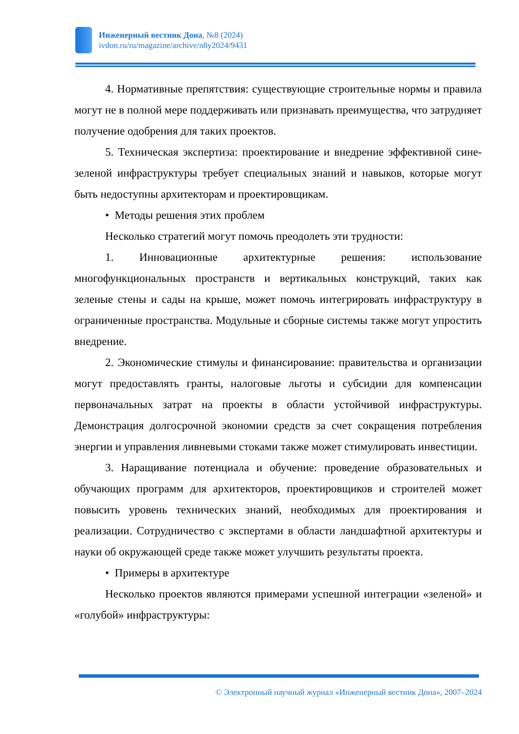Инженерный вестник Дона, №8 (2024)
ivdon.ru/ru/magazine/archive/n8y2024/9431
4. Нормативные препятствия: существующие строительные нормы и правила могут не в полной мере поддерживать или признавать преимущества, что затрудняет получение одобрения для таких проектов.
5. Техническая экспертиза: проектирование и внедрение эффективной сине-зеленой инфраструктуры требует специальных знаний и навыков, которые могут быть недоступны архитекторам и проектировщикам.
• Методы решения этих проблем
Несколько стратегий могут помочь преодолеть эти трудности:
1. Инновационные архитектурные решения: использование многофункциональных пространств и вертикальных конструкций, таких как зеленые стены и сады на крыше, может помочь интегрировать инфраструктуру в ограниченные пространства. Модульные и сборные системы также могут упростить внедрение.
2. Экономические стимулы и финансирование: правительства и организации могут предоставлять гранты, налоговые льготы и субсидии для компенсации первоначальных затрат на проекты в области устойчивой инфраструктуры. Демонстрация долгосрочной экономии средств за счет сокращения потребления энергии и управления ливневыми стоками также может стимулировать инвестиции.
3. Наращивание потенциала и обучение: проведение образовательных и обучающих программ для архитекторов, проектировщиков и строителей может повысить уровень технических знаний, необходимых для проектирования и реализации. Сотрудничество с экспертами в области ландшафтной архитектуры и науки об окружающей среде также может улучшить результаты проекта.
• Примеры в архитектуре
Несколько проектов являются примерами успешной интеграции «зеленой» и «голубой» инфраструктуры:
© Электронный научный журнал «Инженерный вестник Дона», 2007–2024